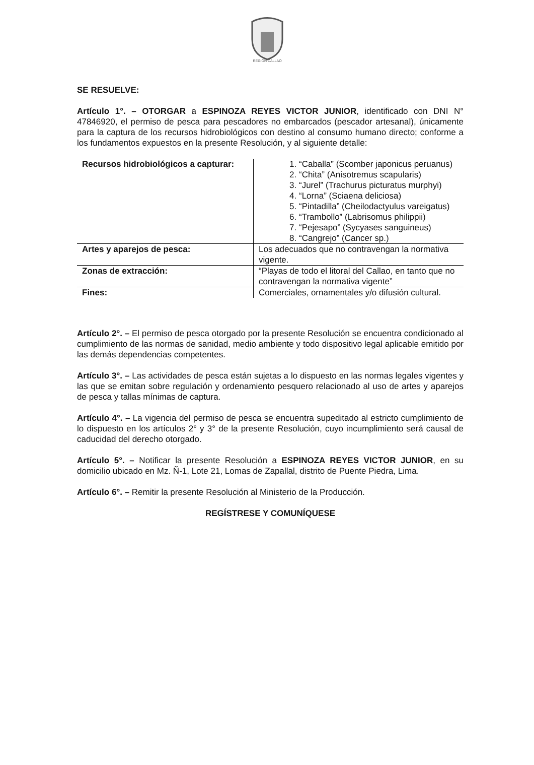REGIÓN CALLAO
SE RESUELVE:
Artículo 1°. – OTORGAR a ESPINOZA REYES VICTOR JUNIOR, identificado con DNI N° 47846920, el permiso de pesca para pescadores no embarcados (pescador artesanal), únicamente para la captura de los recursos hidrobiológicos con destino al consumo humano directo; conforme a los fundamentos expuestos en la presente Resolución, y al siguiente detalle:
| Recursos hidrobiológicos a capturar: | 1. “Caballa” (Scomber japonicus peruanus) 2. “Chita” (Anisotremus scapularis) 3. “Jurel” (Trachurus picturatus murphyi) 4. “Lorna” (Sciaena deliciosa) 5. “Pintadilla” (Cheilodactyulus vareigatus) 6. “Trambollo” (Labrisomus philippii) 7. “Pejesapo” (Sycyases sanguineus) 8. “Cangrejo” (Cancer sp.) |
| Artes y aparejos de pesca: | Los adecuados que no contravengan la normativa vigente. |
| Zonas de extracción: | “Playas de todo el litoral del Callao, en tanto que no contravengan la normativa vigente” |
| Fines: | Comerciales, ornamentales y/o difusión cultural. |
Artículo 2°. – El permiso de pesca otorgado por la presente Resolución se encuentra condicionado al cumplimiento de las normas de sanidad, medio ambiente y todo dispositivo legal aplicable emitido por las demás dependencias competentes.
Artículo 3°. – Las actividades de pesca están sujetas a lo dispuesto en las normas legales vigentes y las que se emitan sobre regulación y ordenamiento pesquero relacionado al uso de artes y aparejos de pesca y tallas mínimas de captura.
Artículo 4°. – La vigencia del permiso de pesca se encuentra supeditado al estricto cumplimiento de lo dispuesto en los artículos 2° y 3° de la presente Resolución, cuyo incumplimiento será causal de caducidad del derecho otorgado.
Artículo 5°. – Notificar la presente Resolución a ESPINOZA REYES VICTOR JUNIOR, en su domicilio ubicado en Mz. Ñ-1, Lote 21, Lomas de Zapallal, distrito de Puente Piedra, Lima.
Artículo 6°. – Remitir la presente Resolución al Ministerio de la Producción.
REGÍSTRESE Y COMUNÍQUESE